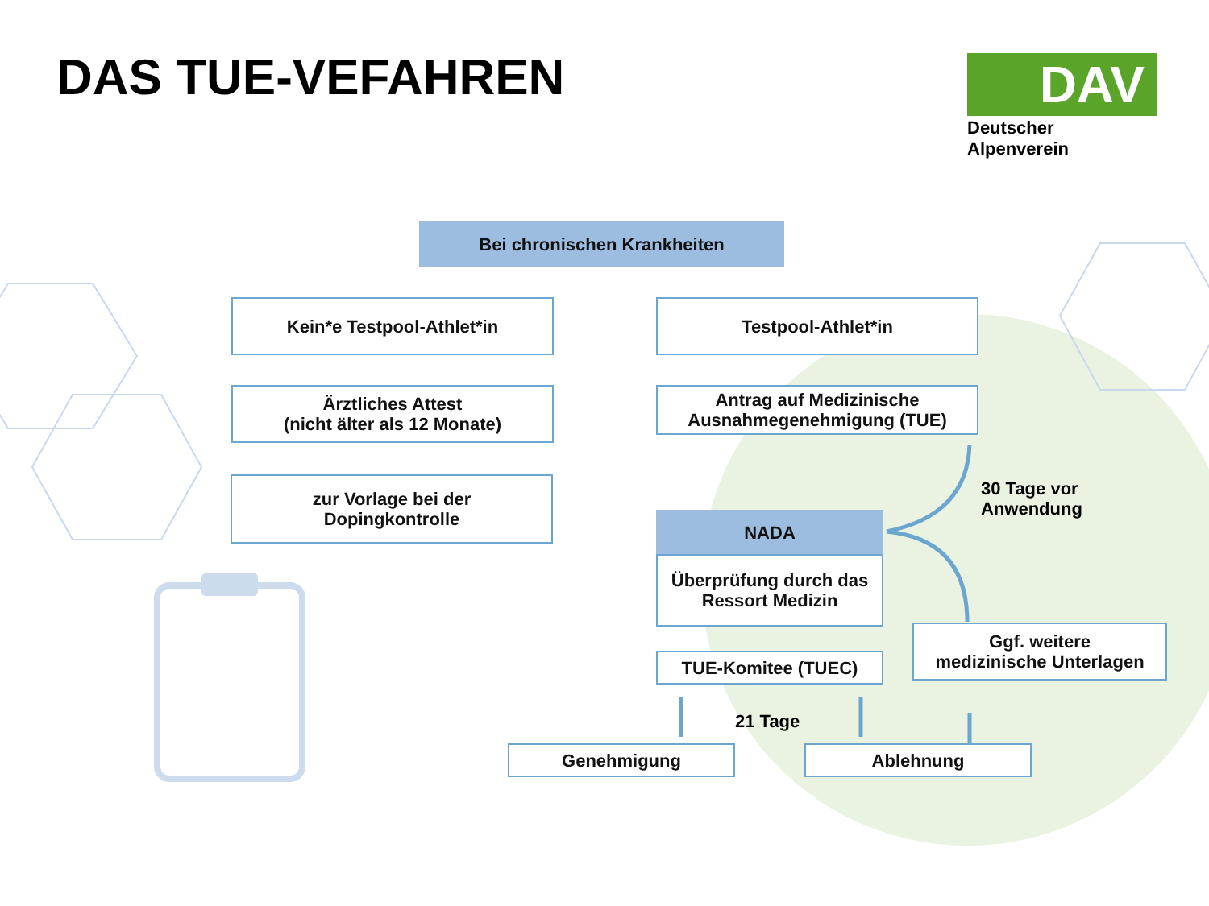DAS TUE-VEFAHREN
DAV
Deutscher Alpenverein
Bei chronischen Krankheiten
Kein*e Testpool-Athlet*in Testpool-Athlet*in
Ärztliches Attest
(nicht älter als 12 Monate)
Antrag auf Medizinische
Ausnahmegenehmigung (TUE)
zur Vorlage bei der
Dopingkontrolle
30 Tage vor
Anwendung
NADA
Überprüfung durch das
Ressort Medizin
Ggf. weitere
medizinische Unterlagen
TUE-Komitee (TUEC)
21 Tage
Genehmigung Ablehnung